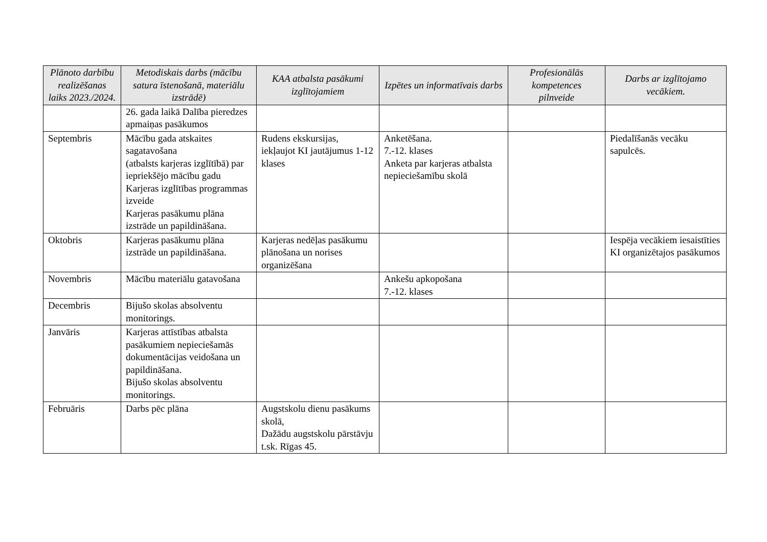| Plānoto darbību realizēšanas laiks 2023./2024. | Metodiskais darbs (mācību satura īstenošanā, materiālu izstrādē) | KAA atbalsta pasākumi izglītojamiem | Izpētes un informatīvais darbs | Profesionālās kompetences pilnveide | Darbs ar izglītojamo vecākiem. |
| --- | --- | --- | --- | --- | --- |
| | 26. gada laikā Dalība pieredzes apmaiņas pasākumos | | | | |
| Septembris | Mācību gada atskaites sagatavošana (atbalsts karjeras izglītībā) par iepriekšējo mācību gadu Karjeras izglītības programmas izveide Karjeras pasākumu plāna izstrāde un papildināšana. | Rudens ekskursijas, iekļaujot KI jautājumus 1-12 klases | Anketēšana. 7.-12. klases Anketa par karjeras atbalsta nepieciešamību skolā | | Piedalīšanās vecāku sapulcēs. |
| Oktobris | Karjeras pasākumu plāna izstrāde un papildināšana. | Karjeras nedēļas pasākumu plānošana un norises organizēšana | | | Iespēja vecākiem iesaistīties KI organizētajos pasākumos |
| Novembris | Mācību materiālu gatavošana | | Ankešu apkopošana 7.-12. klases | | |
| Decembris | Bijušo skolas absolventu monitorings. | | | | |
| Janvāris | Karjeras attīstības atbalsta pasākumiem nepieciešamās dokumentācijas veidošana un papildināšana. Bijušo skolas absolventu monitorings. | | | | |
| Februāris | Darbs pēc plāna | Augstskolu dienu pasākums skolā, Dažādu augstskolu pārstāvju t.sk. Rīgas 45. | | | |